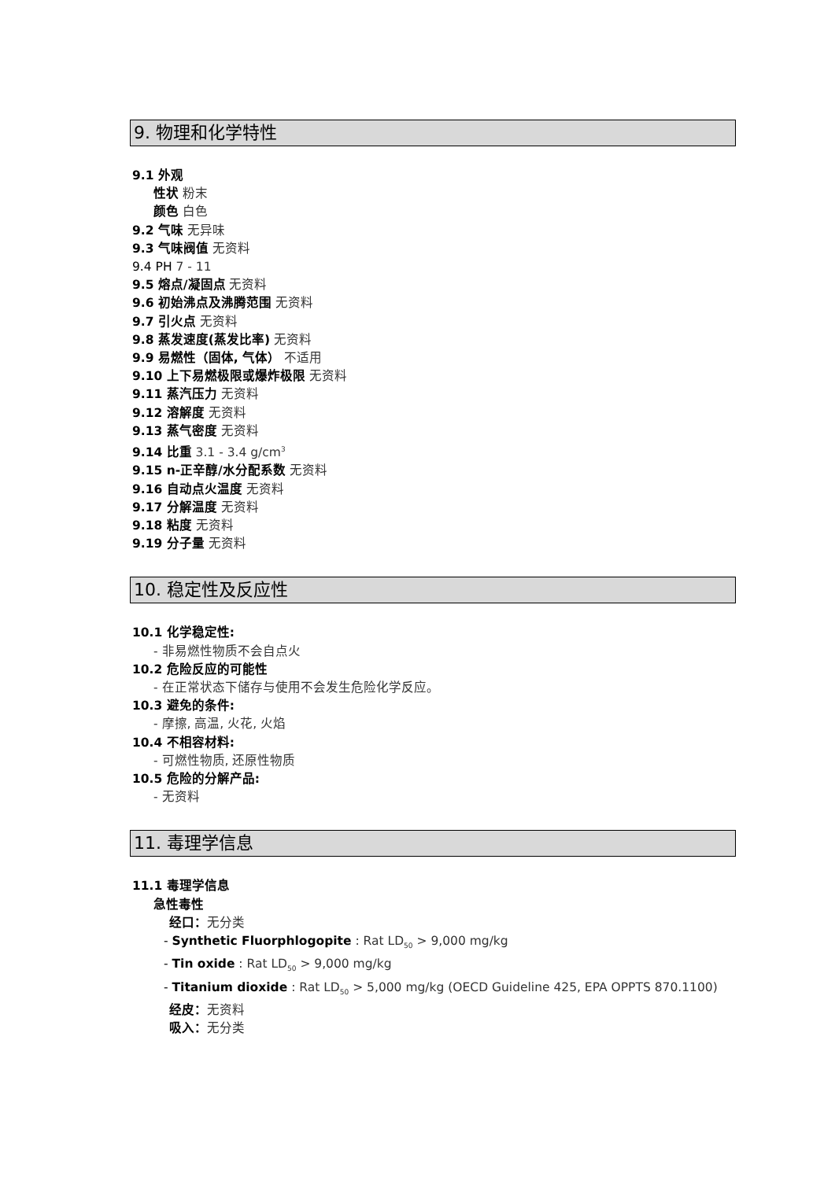9. 物理和化学特性
9.1 外观
性状 粉末
颜色 白色
9.2 气味 无异味
9.3 气味阀值 无资料
9.4 PH 7 - 11
9.5 熔点/凝固点 无资料
9.6 初始沸点及沸腾范围 无资料
9.7 引火点 无资料
9.8 蒸发速度(蒸发比率) 无资料
9.9 易燃性（固体, 气体） 不适用
9.10 上下易燃极限或爆炸极限 无资料
9.11 蒸汽压力 无资料
9.12 溶解度 无资料
9.13 蒸气密度 无资料
9.14 比重 3.1 - 3.4 g/cm<sup>3</sup>
9.15 n-正辛醇/水分配系数 无资料
9.16 自动点火温度 无资料
9.17 分解温度 无资料
9.18 粘度 无资料
9.19 分子量 无资料
10. 稳定性及反应性
10.1 化学稳定性:
- 非易燃性物质不会自点火
10.2 危险反应的可能性
- 在正常状态下储存与使用不会发生危险化学反应。
10.3 避免的条件:
- 摩擦, 高温, 火花, 火焰
10.4 不相容材料:
- 可燃性物质, 还原性物质
10.5 危险的分解产品:
- 无资料
11. 毒理学信息
11.1 毒理学信息
急性毒性
经口：无分类
- Synthetic Fluorphlogopite : Rat LD<sub>50</sub> > 9,000 mg/kg
- Tin oxide : Rat LD<sub>50</sub> > 9,000 mg/kg
- Titanium dioxide : Rat LD<sub>50</sub> > 5,000 mg/kg (OECD Guideline 425, EPA OPPTS 870.1100)
经皮：无资料
吸入：无分类